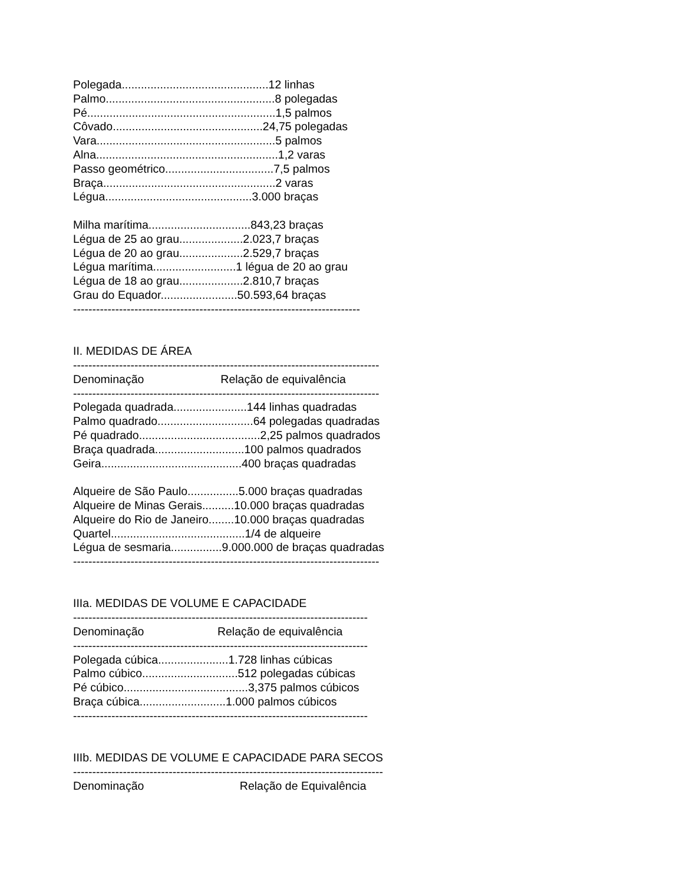Polegada..............................................12 linhas Palmo.....................................................8 polegadas Pé...........................................................1,5 palmos Côvado...............................................24,75 polegadas Vara........................................................5 palmos Alna.........................................................1,2 varas Passo geométrico..................................7,5 palmos Braça......................................................2 varas Légua..............................................3.000 braças Milha marítima................................843,23 braças Légua de 25 ao grau....................2.023,7 braças Légua de 20 ao grau....................2.529,7 braças Légua marítima..........................1 légua de 20 ao grau Légua de 18 ao grau....................2.810,7 braças Grau do Equador........................50.593,64 braças --------------------------------------------------------------------------- II. MEDIDAS DE ÁREA -------------------------------------------------------------------------------- Denominação Relação de equivalência -------------------------------------------------------------------------------- Polegada quadrada.......................144 linhas quadradas Palmo quadrado..............................64 polegadas quadradas Pé quadrado......................................2,25 palmos quadrados Braça quadrada............................100 palmos quadrados Geira............................................400 braças quadradas Alqueire de São Paulo................5.000 braças quadradas Alqueire de Minas Gerais..........10.000 braças quadradas Alqueire do Rio de Janeiro........10.000 braças quadradas Quartel..........................................1/4 de alqueire Légua de sesmaria................9.000.000 de braças quadradas -------------------------------------------------------------------------------- IIIa. MEDIDAS DE VOLUME E CAPACIDADE ----------------------------------------------------------------------------- Denominação Relação de equivalência ----------------------------------------------------------------------------- Polegada cúbica......................1.728 linhas cúbicas Palmo cúbico..............................512 polegadas cúbicas Pé cúbico.......................................3,375 palmos cúbicos Braça cúbica...........................1.000 palmos cúbicos ----------------------------------------------------------------------------- IIIb. MEDIDAS DE VOLUME E CAPACIDADE PARA SECOS --------------------------------------------------------------------------------- Denominação Relação de Equivalência